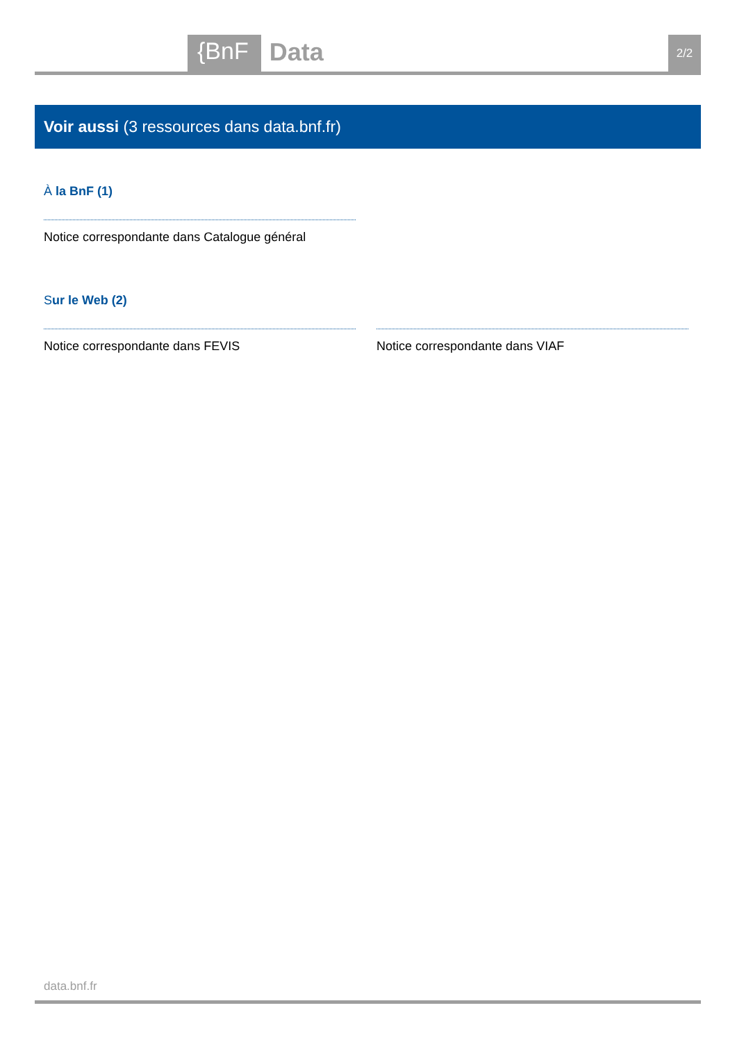{BnF Data 2/2
Voir aussi (3 ressources dans data.bnf.fr)
À la BnF (1)
Notice correspondante dans Catalogue général
Sur le Web (2)
Notice correspondante dans FEVIS Notice correspondante dans VIAF
data.bnf.fr